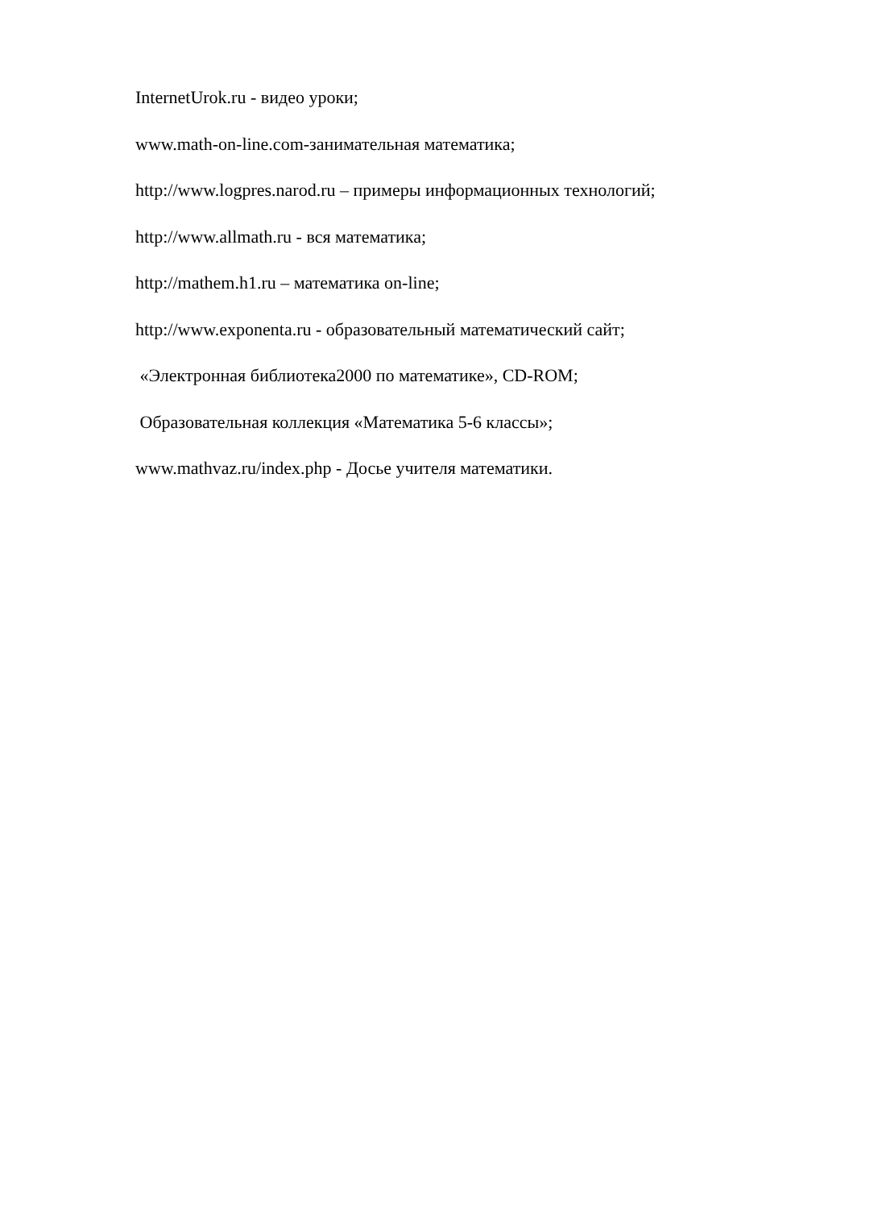InternetUrok.ru - видео уроки;
www.math-on-line.com-занимательная математика;
http://www.logpres.narod.ru – примеры информационных технологий;
http://www.allmath.ru - вся математика;
http://mathem.h1.ru – математика on-line;
http://www.exponenta.ru - образовательный математический сайт;
«Электронная библиотека2000 по математике», CD-ROM;
Образовательная коллекция «Математика 5-6 классы»;
www.mathvaz.ru/index.php - Досье учителя математики.